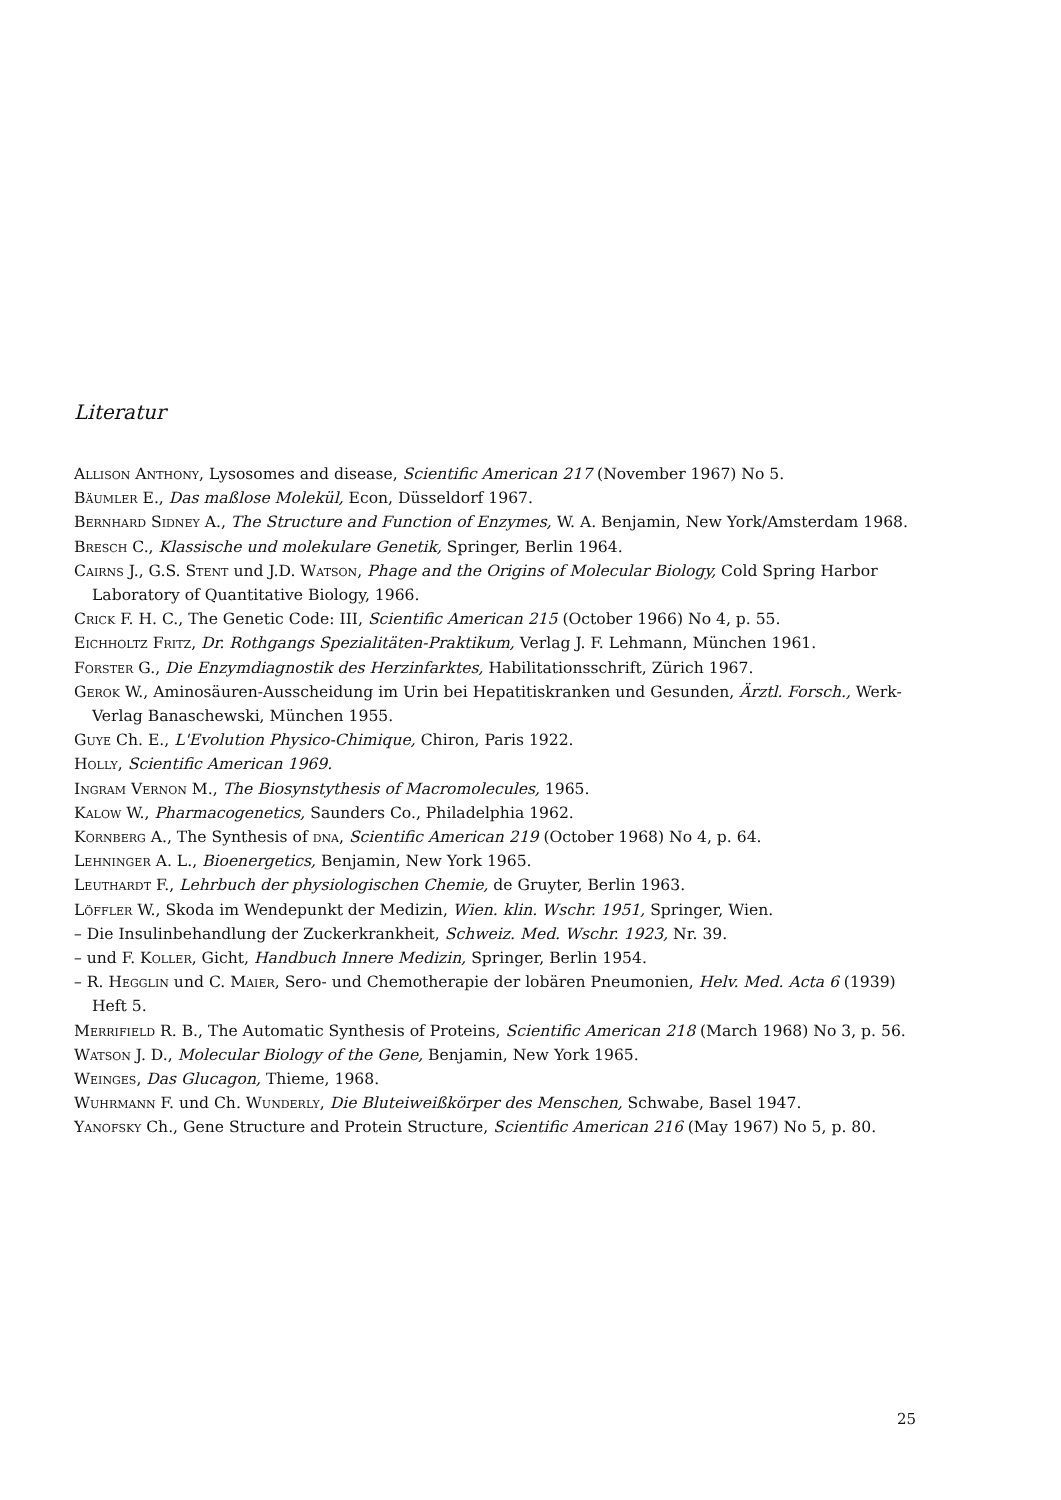Literatur
Allison Anthony, Lysosomes and disease, Scientific American 217 (November 1967) No 5.
Bäumler E., Das maßlose Molekül, Econ, Düsseldorf 1967.
Bernhard Sidney A., The Structure and Function of Enzymes, W. A. Benjamin, New York/Amsterdam 1968.
Bresch C., Klassische und molekulare Genetik, Springer, Berlin 1964.
Cairns J., G.S. Stent und J.D. Watson, Phage and the Origins of Molecular Biology, Cold Spring Harbor Laboratory of Quantitative Biology, 1966.
Crick F. H. C., The Genetic Code: III, Scientific American 215 (October 1966) No 4, p. 55.
Eichholtz Fritz, Dr. Rothgangs Spezialitäten-Praktikum, Verlag J. F. Lehmann, München 1961.
Forster G., Die Enzymdiagnostik des Herzinfarktes, Habilitationsschrift, Zürich 1967.
Gerok W., Aminosäuren-Ausscheidung im Urin bei Hepatitiskranken und Gesunden, Ärztl. Forsch., Werk-Verlag Banaschewski, München 1955.
Guye Ch. E., L'Evolution Physico-Chimique, Chiron, Paris 1922.
Holly, Scientific American 1969.
Ingram Vernon M., The Biosynstythesis of Macromolecules, 1965.
Kalow W., Pharmacogenetics, Saunders Co., Philadelphia 1962.
Kornberg A., The Synthesis of dna, Scientific American 219 (October 1968) No 4, p. 64.
Lehninger A. L., Bioenergetics, Benjamin, New York 1965.
Leuthardt F., Lehrbuch der physiologischen Chemie, de Gruyter, Berlin 1963.
Löffler W., Skoda im Wendepunkt der Medizin, Wien. klin. Wschr. 1951, Springer, Wien.
– Die Insulinbehandlung der Zuckerkrankheit, Schweiz. Med. Wschr. 1923, Nr. 39.
– und F. Koller, Gicht, Handbuch Innere Medizin, Springer, Berlin 1954.
– R. Hegglin und C. Maier, Sero- und Chemotherapie der lobären Pneumonien, Helv. Med. Acta 6 (1939) Heft 5.
Merrifield R. B., The Automatic Synthesis of Proteins, Scientific American 218 (March 1968) No 3, p. 56.
Watson J. D., Molecular Biology of the Gene, Benjamin, New York 1965.
Weinges, Das Glucagon, Thieme, 1968.
Wuhrmann F. und Ch. Wunderly, Die Bluteiweißkörper des Menschen, Schwabe, Basel 1947.
Yanofsky Ch., Gene Structure and Protein Structure, Scientific American 216 (May 1967) No 5, p. 80.
25